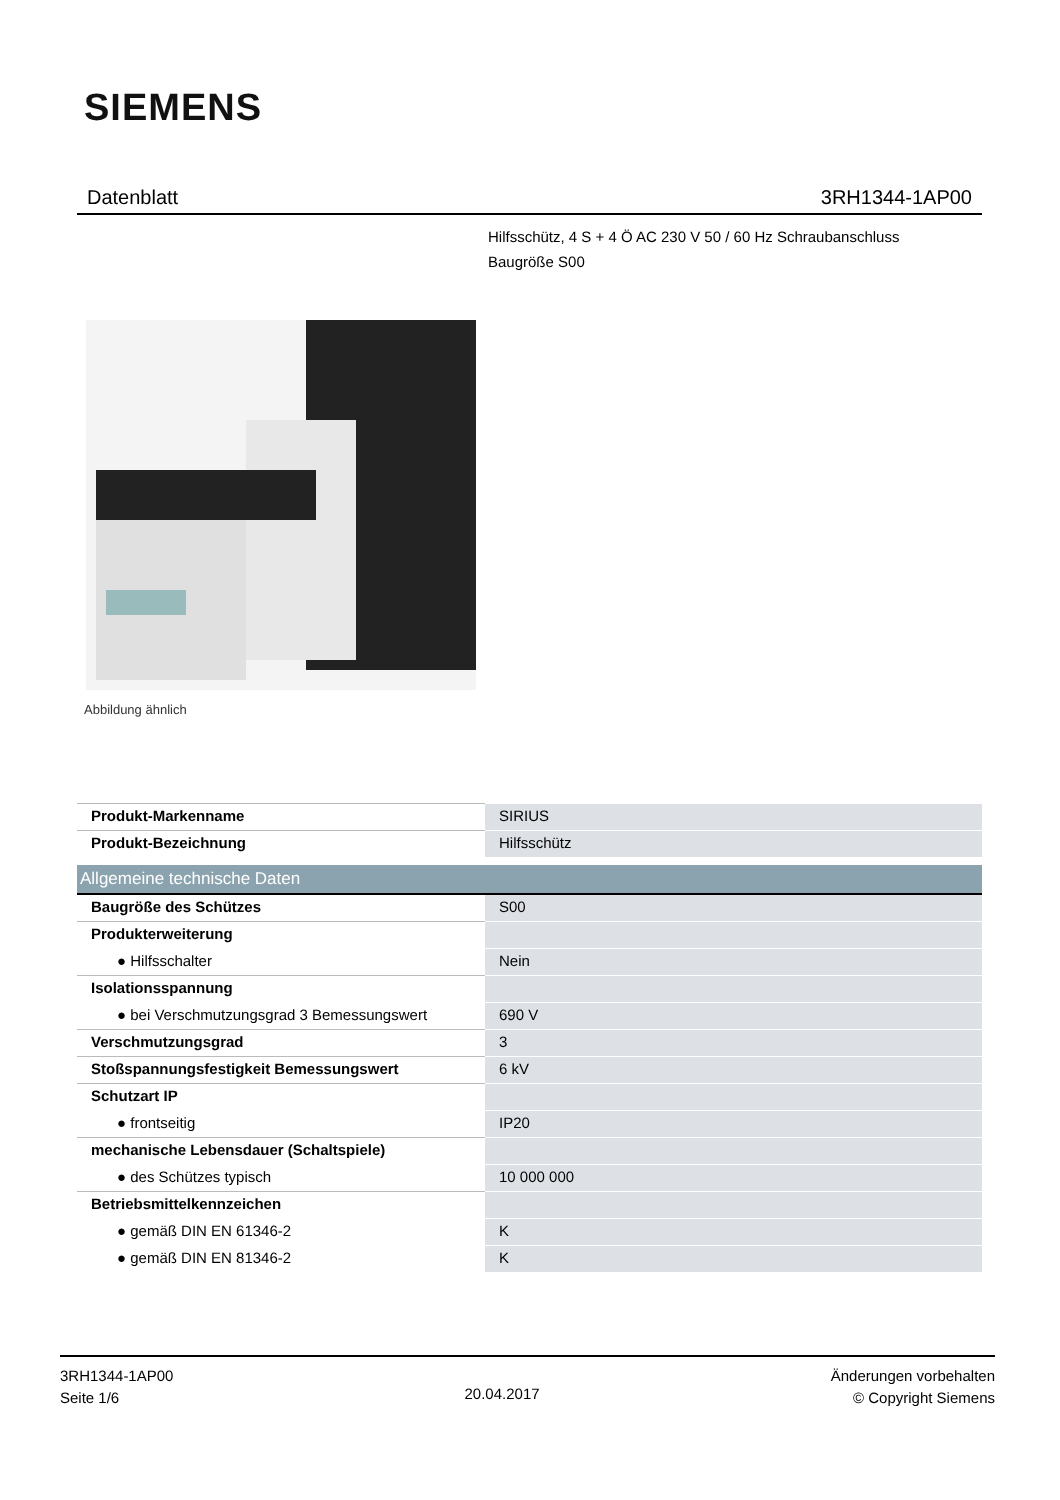SIEMENS
Datenblatt 3RH1344-1AP00
Hilfsschütz, 4 S + 4 Ö AC 230 V 50 / 60 Hz Schraubanschluss
Baugröße S00
Abbildung ähnlich
| Produkt-Markenname | SIRIUS |
| Produkt-Bezeichnung | Hilfsschütz |
| Allgemeine technische Daten | |
| Baugröße des Schützes | S00 |
| Produkterweiterung | |
| ● Hilfsschalter | Nein |
| Isolationsspannung | |
| ● bei Verschmutzungsgrad 3 Bemessungswert | 690 V |
| Verschmutzungsgrad | 3 |
| Stoßspannungsfestigkeit Bemessungswert | 6 kV |
| Schutzart IP | |
| ● frontseitig | IP20 |
| mechanische Lebensdauer (Schaltspiele) | |
| ● des Schützes typisch | 10 000 000 |
| Betriebsmittelkennzeichen | |
| ● gemäß DIN EN 61346-2 | K |
| ● gemäß DIN EN 81346-2 | K |
3RH1344-1AP00
Seite 1/6
20.04.2017
Änderungen vorbehalten
© Copyright Siemens